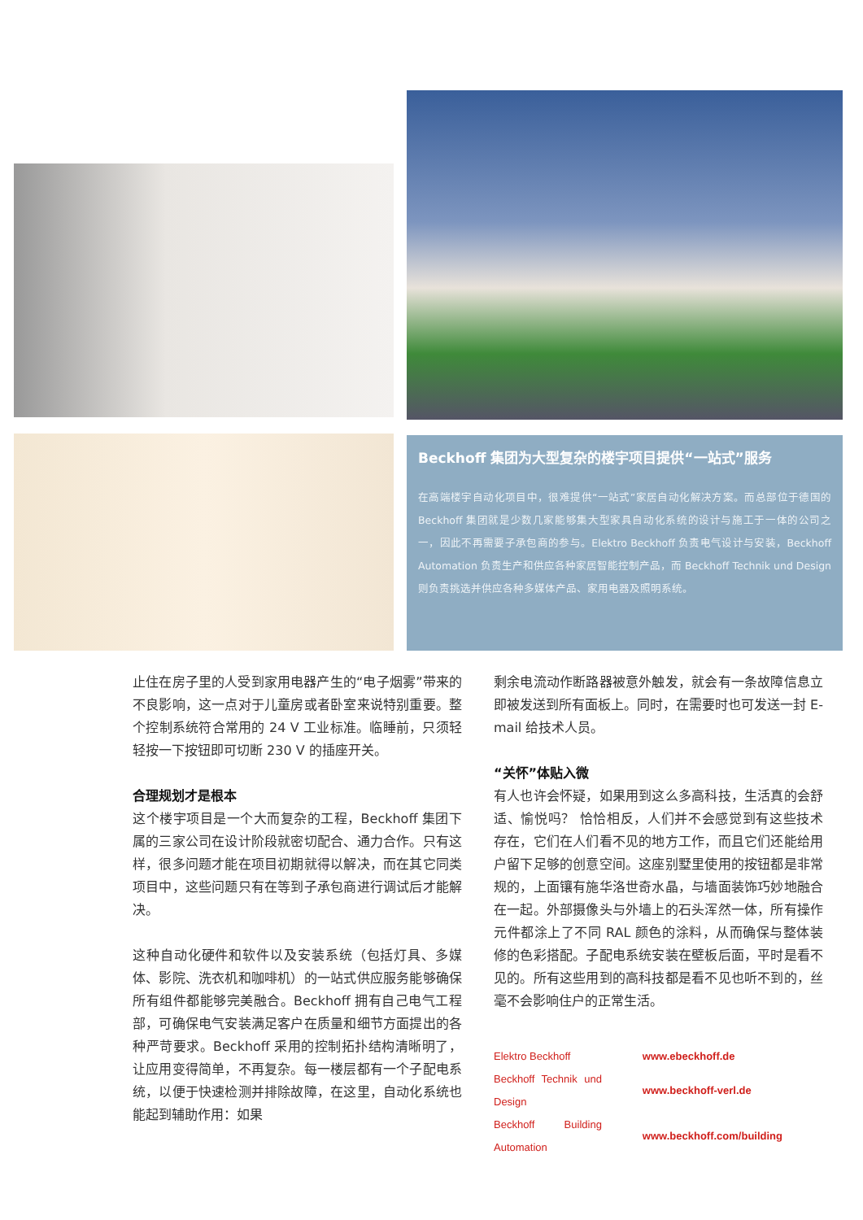Beckhoff 集团为大型复杂的楼宇项目提供“一站式”服务
在高端楼宇自动化项目中，很难提供“一站式”家居自动化解决方案。而总部位于德国的 Beckhoff 集团就是少数几家能够集大型家具自动化系统的设计与施工于一体的公司之一，因此不再需要子承包商的参与。Elektro Beckhoff 负责电气设计与安装，Beckhoff Automation 负责生产和供应各种家居智能控制产品，而 Beckhoff Technik und Design 则负责挑选并供应各种多媒体产品、家用电器及照明系统。
止住在房子里的人受到家用电器产生的“电子烟雾”带来的不良影响，这一点对于儿童房或者卧室来说特别重要。整个控制系统符合常用的 24 V 工业标准。临睡前，只须轻轻按一下按钮即可切断 230 V 的插座开关。
合理规划才是根本
这个楼宇项目是一个大而复杂的工程，Beckhoff 集团下属的三家公司在设计阶段就密切配合、通力合作。只有这样，很多问题才能在项目初期就得以解决，而在其它同类项目中，这些问题只有在等到子承包商进行调试后才能解决。
这种自动化硬件和软件以及安装系统（包括灯具、多媒体、影院、洗衣机和咖啡机）的一站式供应服务能够确保所有组件都能够完美融合。Beckhoff 拥有自己电气工程部，可确保电气安装满足客户在质量和细节方面提出的各种严苛要求。Beckhoff 采用的控制拓扑结构清晰明了，让应用变得简单，不再复杂。每一楼层都有一个子配电系统，以便于快速检测并排除故障，在这里，自动化系统也能起到辅助作用：如果
剩余电流动作断路器被意外触发，就会有一条故障信息立即被发送到所有面板上。同时，在需要时也可发送一封 E-mail 给技术人员。
“关怀”体贴入微
有人也许会怀疑，如果用到这么多高科技，生活真的会舒适、愉悦吗？ 恰恰相反，人们并不会感觉到有这些技术存在，它们在人们看不见的地方工作，而且它们还能给用户留下足够的创意空间。这座别墅里使用的按钮都是非常规的，上面镶有施华洛世奇水晶，与墙面装饰巧妙地融合在一起。外部摄像头与外墙上的石头浑然一体，所有操作元件都涂上了不同 RAL 颜色的涂料，从而确保与整体装修的色彩搭配。子配电系统安装在壁板后面，平时是看不见的。所有这些用到的高科技都是看不见也听不到的，丝毫不会影响住户的正常生活。
| Elektro Beckhoff | www.ebeckhoff.de |
| Beckhoff Technik und Design | www.beckhoff-verl.de |
| Beckhoff Building Automation | www.beckhoff.com/building |